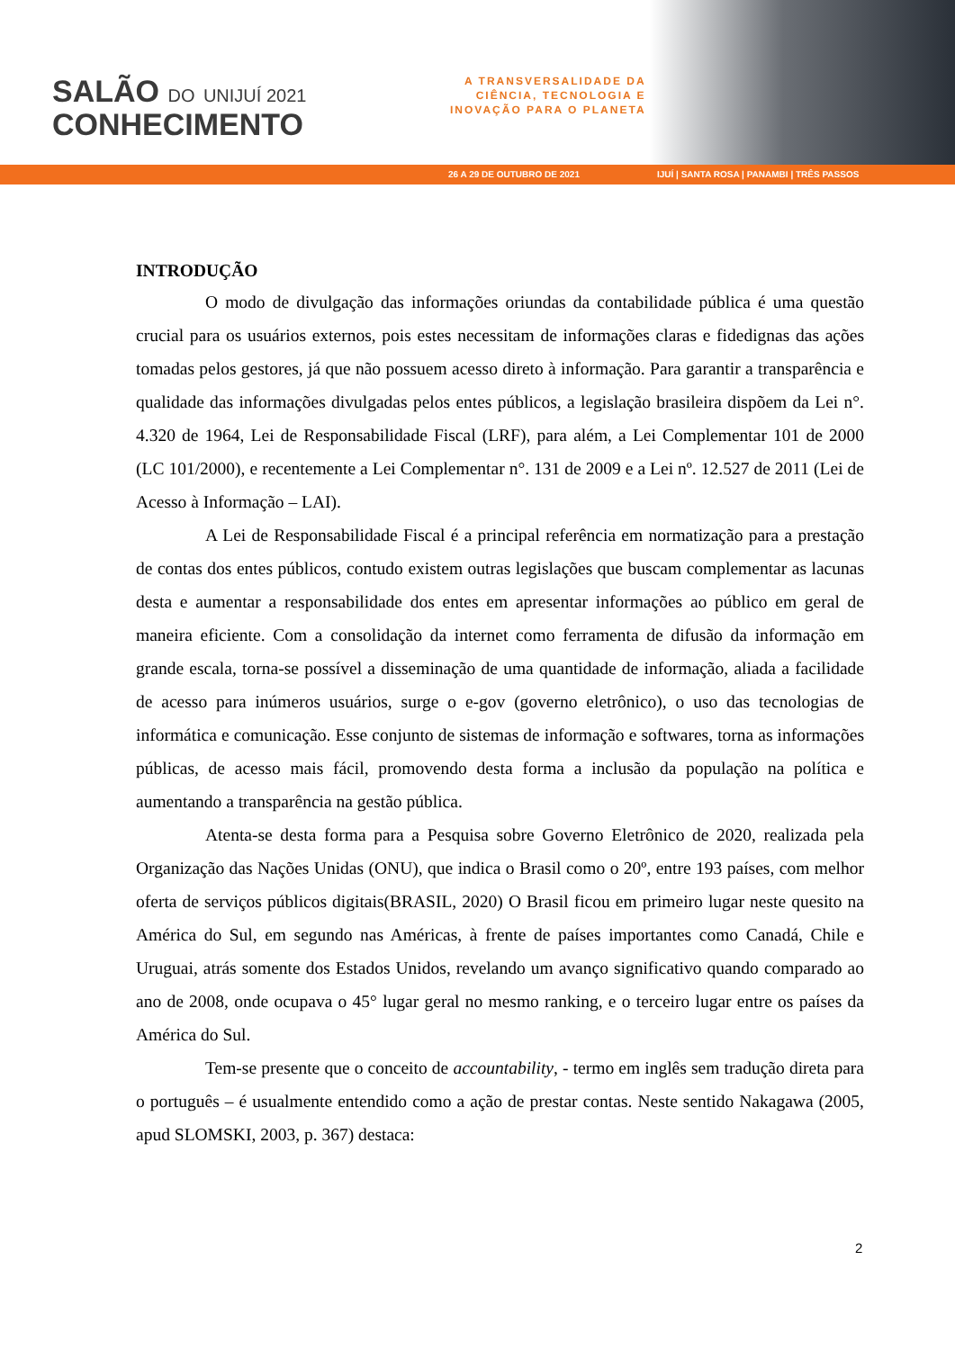SALÃO DO UNIJUÍ 2021
CONHECIMENTO
A TRANSVERSALIDADE DA
CIÊNCIA, TECNOLOGIA E
INOVAÇÃO PARA O PLANETA
26 A 29 DE OUTUBRO DE 2021 IJUÍ | SANTA ROSA | PANAMBI | TRÊS PASSOS
INTRODUÇÃO
O modo de divulgação das informações oriundas da contabilidade pública é uma questão crucial para os usuários externos, pois estes necessitam de informações claras e fidedignas das ações tomadas pelos gestores, já que não possuem acesso direto à informação. Para garantir a transparência e qualidade das informações divulgadas pelos entes públicos, a legislação brasileira dispõem da Lei n°. 4.320 de 1964, Lei de Responsabilidade Fiscal (LRF), para além, a Lei Complementar 101 de 2000 (LC 101/2000), e recentemente a Lei Complementar n°. 131 de 2009 e a Lei nº. 12.527 de 2011 (Lei de Acesso à Informação – LAI).
A Lei de Responsabilidade Fiscal é a principal referência em normatização para a prestação de contas dos entes públicos, contudo existem outras legislações que buscam complementar as lacunas desta e aumentar a responsabilidade dos entes em apresentar informações ao público em geral de maneira eficiente. Com a consolidação da internet como ferramenta de difusão da informação em grande escala, torna-se possível a disseminação de uma quantidade de informação, aliada a facilidade de acesso para inúmeros usuários, surge o e-gov (governo eletrônico), o uso das tecnologias de informática e comunicação. Esse conjunto de sistemas de informação e softwares, torna as informações públicas, de acesso mais fácil, promovendo desta forma a inclusão da população na política e aumentando a transparência na gestão pública.
Atenta-se desta forma para a Pesquisa sobre Governo Eletrônico de 2020, realizada pela Organização das Nações Unidas (ONU), que indica o Brasil como o 20º, entre 193 países, com melhor oferta de serviços públicos digitais(BRASIL, 2020) O Brasil ficou em primeiro lugar neste quesito na América do Sul, em segundo nas Américas, à frente de países importantes como Canadá, Chile e Uruguai, atrás somente dos Estados Unidos, revelando um avanço significativo quando comparado ao ano de 2008, onde ocupava o 45° lugar geral no mesmo ranking, e o terceiro lugar entre os países da América do Sul.
Tem-se presente que o conceito de accountability, - termo em inglês sem tradução direta para o português – é usualmente entendido como a ação de prestar contas. Neste sentido Nakagawa (2005, apud SLOMSKI, 2003, p. 367) destaca:
2